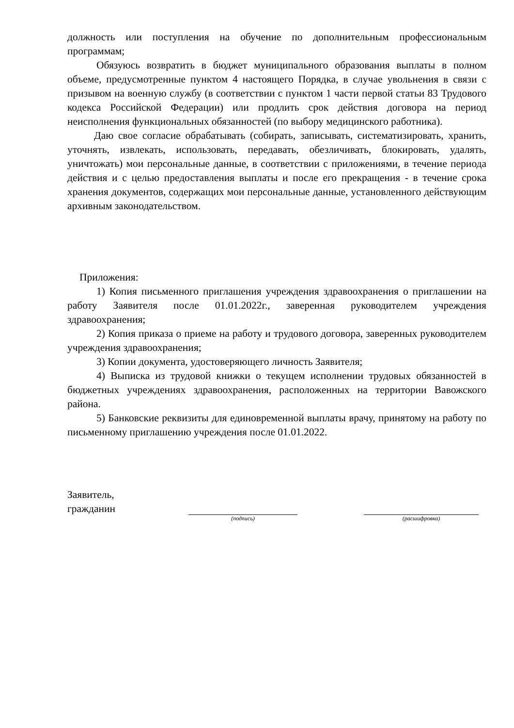должность или поступления на обучение по дополнительным профессиональным программам;
Обязуюсь возвратить в бюджет муниципального образования выплаты в полном объеме, предусмотренные пунктом 4 настоящего Порядка, в случае увольнения в связи с призывом на военную службу (в соответствии с пунктом 1 части первой статьи 83 Трудового кодекса Российской Федерации) или продлить срок действия договора на период неисполнения функциональных обязанностей (по выбору медицинского работника).
Даю свое согласие обрабатывать (собирать, записывать, систематизировать, хранить, уточнять, извлекать, использовать, передавать, обезличивать, блокировать, удалять, уничтожать) мои персональные данные, в соответствии с приложениями, в течение периода действия и с целью предоставления выплаты и после его прекращения - в течение срока хранения документов, содержащих мои персональные данные, установленного действующим архивным законодательством.
Приложения:
1) Копия письменного приглашения учреждения здравоохранения о приглашении на работу Заявителя после 01.01.2022г., заверенная руководителем учреждения здравоохранения;
2) Копия приказа о приеме на работу и трудового договора, заверенных руководителем учреждения здравоохранения;
3) Копии документа, удостоверяющего личность Заявителя;
4) Выписка из трудовой книжки о текущем исполнении трудовых обязанностей в бюджетных учреждениях здравоохранения, расположенных на территории Вавожского района.
5) Банковские реквизиты для единовременной выплаты врачу, принятому на работу по письменному приглашению учреждения после 01.01.2022.
Заявитель,
гражданин
(подпись) (расшифровка)